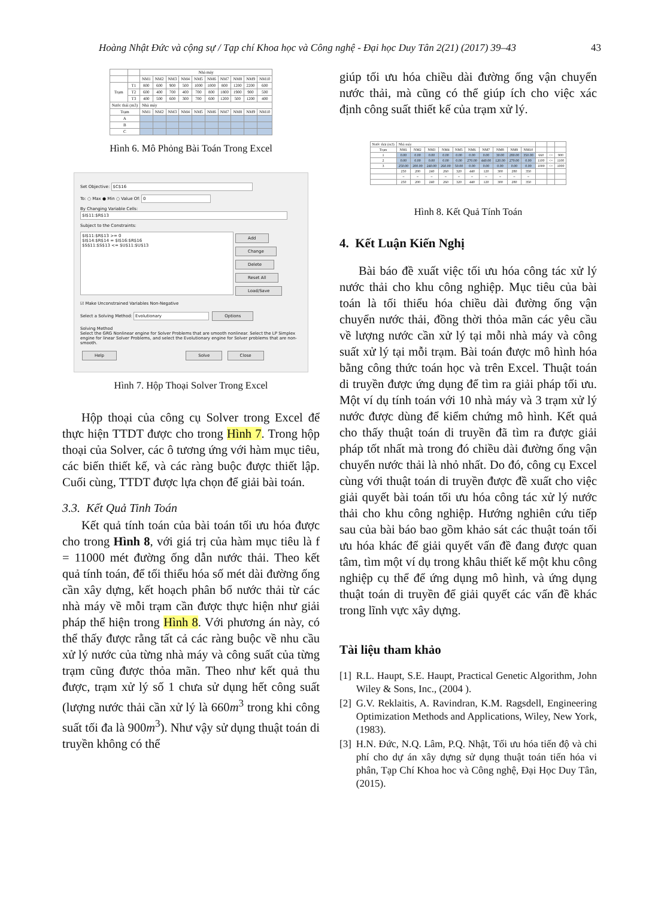Hoàng Nhật Đức và cộng sự / Tạp chí Khoa học và Công nghệ - Đại học Duy Tân 2(21) (2017) 39–43 43
| | | Nhà máy | | | | | | | | | |
| | | NM1 | NM2 | NM3 | NM4 | NM5 | NM6 | NM7 | NM8 | NM9 | NM10 |
| Trạm | T1 | 800 | 600 | 900 | 500 | 1000 | 1000 | 800 | 1200 | 2200 | 600 |
| | T2 | 600 | 400 | 700 | 400 | 700 | 800 | 1800 | 1900 | 900 | 500 |
| | T3 | 400 | 500 | 600 | 300 | 700 | 600 | 1200 | 500 | 1200 | 400 |
| Nước thải (m3) | | Nhà máy | | | | | | | | | |
| Trạm | | NM1 | NM2 | NM3 | NM4 | NM5 | NM6 | NM7 | NM8 | NM9 | NM10 |
| A | | | | | | | | | | | |
| B | | | | | | | | | | | |
| C | | | | | | | | | | | |
Hình 6. Mô Phỏng Bài Toán Trong Excel
Set Objective: $C$16
To: ○ Max ● Min ○ Value Of: 0
By Changing Variable Cells:
$I$11:$R$13
Subject to the Constraints:
$I$11:$R$13 >= 0
$I$14:$R$14 = $I$16:$R$16
$S$11:$S$13 <= $U$11:$U$13
Add
Change
Delete
Reset All
Load/Save
☑ Make Unconstrained Variables Non-Negative
Select a Solving Method: Evolutionary Options
Solving Method
Select the GRG Nonlinear engine for Solver Problems that are smooth nonlinear. Select the LP Simplex engine for linear Solver Problems, and select the Evolutionary engine for Solver problems that are non-smooth.
Help Solve Close
Hình 7. Hộp Thoại Solver Trong Excel
Hộp thoại của công cụ Solver trong Excel để thực hiện TTDT được cho trong Hình 7. Trong hộp thoại của Solver, các ô tương ứng với hàm mục tiêu, các biến thiết kế, và các ràng buộc được thiết lập. Cuối cùng, TTDT được lựa chọn để giải bài toán.
3.3. Kết Quả Tinh Toán
Kết quả tính toán của bài toán tối ưu hóa được cho trong Hình 8, với giá trị của hàm mục tiêu là f = 11000 mét đường ống dẫn nước thải. Theo kết quả tính toán, để tối thiểu hóa số mét dài đường ống cần xây dựng, kết hoạch phân bổ nước thải từ các nhà máy về mỗi trạm cần được thực hiện như giải pháp thể hiện trong Hình 8. Với phương án này, có thể thấy được rằng tất cả các ràng buộc về nhu cầu xử lý nước của từng nhà máy và công suất của từng trạm cũng được thỏa mãn. Theo như kết quả thu được, trạm xử lý số 1 chưa sử dụng hết công suất (lượng nước thải cần xử lý là 660m<sup>3</sup> trong khi công suất tối đa là 900m<sup>3</sup>). Như vậy sử dụng thuật toán di truyền không có thể
giúp tối ưu hóa chiều dài đường ống vận chuyển nước thải, mà cũng có thể giúp ích cho việc xác định công suất thiết kế của trạm xử lý.
| Nước thải (m3) | Nhà máy | | | | | | | | | | | | |
| Trạm | NM1 | NM2 | NM3 | NM4 | NM5 | NM6 | NM7 | NM8 | NM9 | NM10 | | | |
| 1 | 0.00 | 0.00 | 0.00 | 0.00 | 0.00 | 0.00 | 0.00 | 30.00 | 280.00 | 350.00 | 660 | <= | 900 |
| 2 | 0.00 | 0.00 | 0.00 | 0.00 | 0.00 | 270.00 | 440.00 | 120.00 | 270.00 | 0.00 | 1100 | <= | 1100 |
| 3 | 250.00 | 200.00 | 240.00 | 260.00 | 50.00 | 0.00 | 0.00 | 0.00 | 0.00 | 0.00 | 1000 | <= | 1000 |
| | 250 | 200 | 240 | 260 | 320 | 440 | 120 | 300 | 280 | 350 | | | |
| | = | = | = | = | = | = | = | = | = | = | | | |
| | 250 | 200 | 240 | 260 | 320 | 440 | 120 | 300 | 280 | 350 | | | |
Hình 8. Kết Quả Tính Toán
4. Kết Luận Kiến Nghị
Bài báo đề xuất việc tối ưu hóa công tác xử lý nước thải cho khu công nghiệp. Mục tiêu của bài toán là tối thiểu hóa chiều dài đường ống vận chuyển nước thải, đồng thời thỏa mãn các yêu cầu về lượng nước cần xử lý tại mỗi nhà máy và công suất xử lý tại mỗi trạm. Bài toán được mô hình hóa bằng công thức toán học và trên Excel. Thuật toán di truyền được ứng dụng để tìm ra giải pháp tối ưu. Một ví dụ tính toán với 10 nhà máy và 3 trạm xử lý nước được dùng để kiểm chứng mô hình. Kết quả cho thấy thuật toán di truyền đã tìm ra được giải pháp tốt nhất mà trong đó chiều dài đường ống vận chuyển nước thải là nhỏ nhất. Do đó, công cụ Excel cùng với thuật toán di truyền được đề xuất cho việc giải quyết bài toán tối ưu hóa công tác xử lý nước thải cho khu công nghiệp. Hướng nghiên cứu tiếp sau của bài báo bao gồm khảo sát các thuật toán tối ưu hóa khác để giải quyết vấn đề đang được quan tâm, tìm một ví dụ trong khâu thiết kế một khu công nghiệp cụ thể để ứng dụng mô hình, và ứng dụng thuật toán di truyền để giải quyết các vấn đề khác trong lĩnh vực xây dựng.
Tài liệu tham khảo
[1] R.L. Haupt, S.E. Haupt, Practical Genetic Algorithm, John Wiley & Sons, Inc., (2004 ).
[2] G.V. Reklaitis, A. Ravindran, K.M. Ragsdell, Engineering Optimization Methods and Applications, Wiley, New York, (1983).
[3] H.N. Đức, N.Q. Lâm, P.Q. Nhật, Tối ưu hóa tiến độ và chi phí cho dự án xây dựng sử dụng thuật toán tiến hóa vi phân, Tạp Chí Khoa hoc và Công nghệ, Đại Học Duy Tân, (2015).